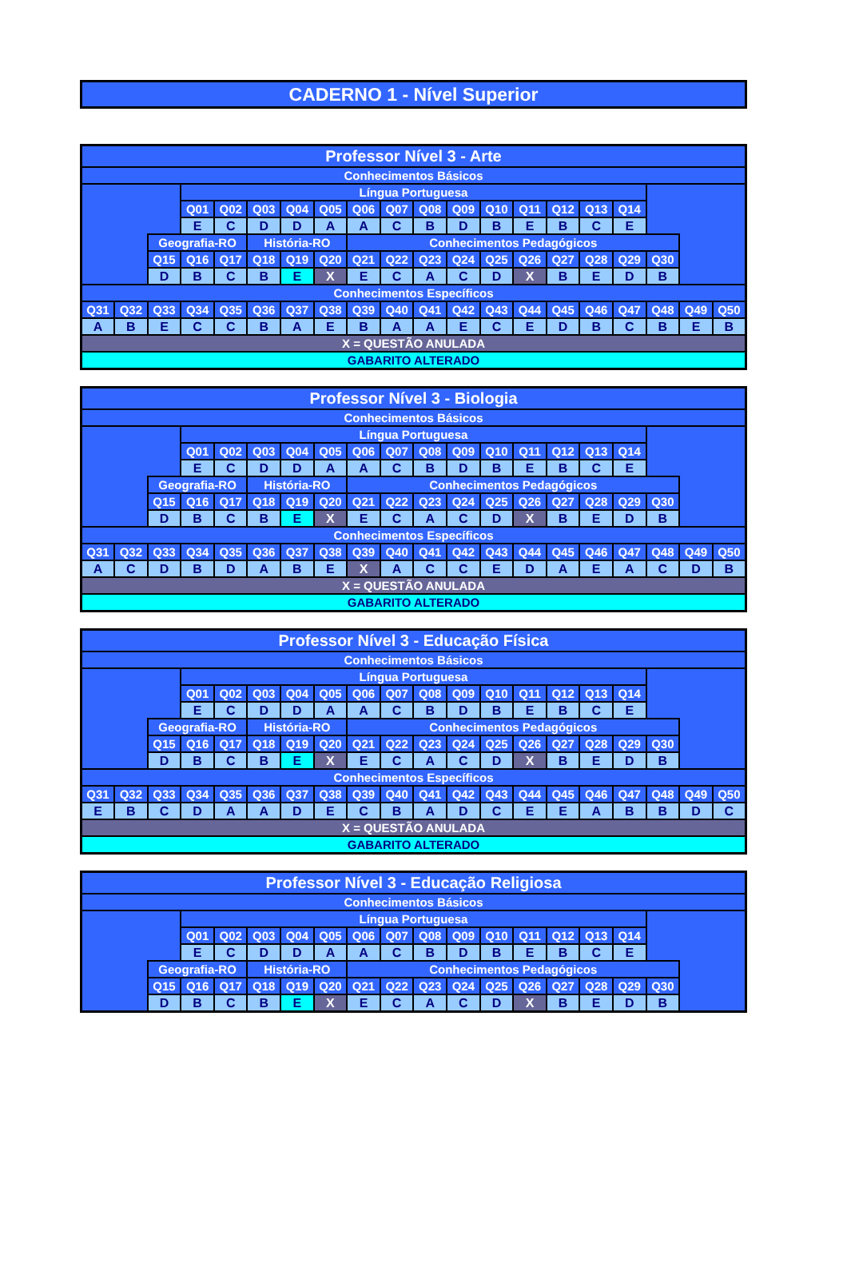CADERNO 1 - Nível Superior
| Professor Nível 3 - Arte | | | | | | | | | | | | | | | | | | | |
| Conhecimentos Básicos | | | | | | | | | | | | | | | | | | | |
| | | | Língua Portuguesa | | | | | | | | | | | | | | | | |
| | | | Q01 | Q02 | Q03 | Q04 | Q05 | Q06 | Q07 | Q08 | Q09 | Q10 | Q11 | Q12 | Q13 | Q14 | | | |
| | | | E | C | D | D | A | A | C | B | D | B | E | B | C | E | | | |
| | | Geografia-RO | | | História-RO | | | Conhecimentos Pedagógicos | | | | | | | | | | | |
| | | Q15 | Q16 | Q17 | Q18 | Q19 | Q20 | Q21 | Q22 | Q23 | Q24 | Q25 | Q26 | Q27 | Q28 | Q29 | Q30 | | |
| | | D | B | C | B | E | X | E | C | A | C | D | X | B | E | D | B | | |
| Conhecimentos Específicos | | | | | | | | | | | | | | | | | | | |
| Q31 | Q32 | Q33 | Q34 | Q35 | Q36 | Q37 | Q38 | Q39 | Q40 | Q41 | Q42 | Q43 | Q44 | Q45 | Q46 | Q47 | Q48 | Q49 | Q50 |
| A | B | E | C | C | B | A | E | B | A | A | E | C | E | D | B | C | B | E | B |
| X = QUESTÃO ANULADA | | | | | | | | | | | | | | | | | | | |
| GABARITO ALTERADO | | | | | | | | | | | | | | | | | | | |
| Professor Nível 3 - Biologia | | | | | | | | | | | | | | | | | | | |
| Conhecimentos Básicos | | | | | | | | | | | | | | | | | | | |
| | | | Língua Portuguesa | | | | | | | | | | | | | | | | |
| | | | Q01 | Q02 | Q03 | Q04 | Q05 | Q06 | Q07 | Q08 | Q09 | Q10 | Q11 | Q12 | Q13 | Q14 | | | |
| | | | E | C | D | D | A | A | C | B | D | B | E | B | C | E | | | |
| | | Geografia-RO | | | História-RO | | | Conhecimentos Pedagógicos | | | | | | | | | | | |
| | | Q15 | Q16 | Q17 | Q18 | Q19 | Q20 | Q21 | Q22 | Q23 | Q24 | Q25 | Q26 | Q27 | Q28 | Q29 | Q30 | | |
| | | D | B | C | B | E | X | E | C | A | C | D | X | B | E | D | B | | |
| Conhecimentos Específicos | | | | | | | | | | | | | | | | | | | |
| Q31 | Q32 | Q33 | Q34 | Q35 | Q36 | Q37 | Q38 | Q39 | Q40 | Q41 | Q42 | Q43 | Q44 | Q45 | Q46 | Q47 | Q48 | Q49 | Q50 |
| A | C | D | B | D | A | B | E | X | A | C | C | E | D | A | E | A | C | D | B |
| X = QUESTÃO ANULADA | | | | | | | | | | | | | | | | | | | |
| GABARITO ALTERADO | | | | | | | | | | | | | | | | | | | |
| Professor Nível 3 - Educação Física | | | | | | | | | | | | | | | | | | | |
| Conhecimentos Básicos | | | | | | | | | | | | | | | | | | | |
| | | | Língua Portuguesa | | | | | | | | | | | | | | | | |
| | | | Q01 | Q02 | Q03 | Q04 | Q05 | Q06 | Q07 | Q08 | Q09 | Q10 | Q11 | Q12 | Q13 | Q14 | | | |
| | | | E | C | D | D | A | A | C | B | D | B | E | B | C | E | | | |
| | | Geografia-RO | | | História-RO | | | Conhecimentos Pedagógicos | | | | | | | | | | | |
| | | Q15 | Q16 | Q17 | Q18 | Q19 | Q20 | Q21 | Q22 | Q23 | Q24 | Q25 | Q26 | Q27 | Q28 | Q29 | Q30 | | |
| | | D | B | C | B | E | X | E | C | A | C | D | X | B | E | D | B | | |
| Conhecimentos Específicos | | | | | | | | | | | | | | | | | | | |
| Q31 | Q32 | Q33 | Q34 | Q35 | Q36 | Q37 | Q38 | Q39 | Q40 | Q41 | Q42 | Q43 | Q44 | Q45 | Q46 | Q47 | Q48 | Q49 | Q50 |
| E | B | C | D | A | A | D | E | C | B | A | D | C | E | E | A | B | B | D | C |
| X = QUESTÃO ANULADA | | | | | | | | | | | | | | | | | | | |
| GABARITO ALTERADO | | | | | | | | | | | | | | | | | | | |
| Professor Nível 3 - Educação Religiosa | | | | | | | | | | | | | | | | | |
| Conhecimentos Básicos | | | | | | | | | | | | | | | | | |
| | | Língua Portuguesa | | | | | | | | | | | | | | | |
| | | Q01 | Q02 | Q03 | Q04 | Q05 | Q06 | Q07 | Q08 | Q09 | Q10 | Q11 | Q12 | Q13 | Q14 | | |
| | | E | C | D | D | A | A | C | B | D | B | E | B | C | E | | |
| | Geografia-RO | | | História-RO | | | Conhecimentos Pedagógicos | | | | | | | | | | |
| | Q15 | Q16 | Q17 | Q18 | Q19 | Q20 | Q21 | Q22 | Q23 | Q24 | Q25 | Q26 | Q27 | Q28 | Q29 | Q30 | |
| | D | B | C | B | E | X | E | C | A | C | D | X | B | E | D | B | |